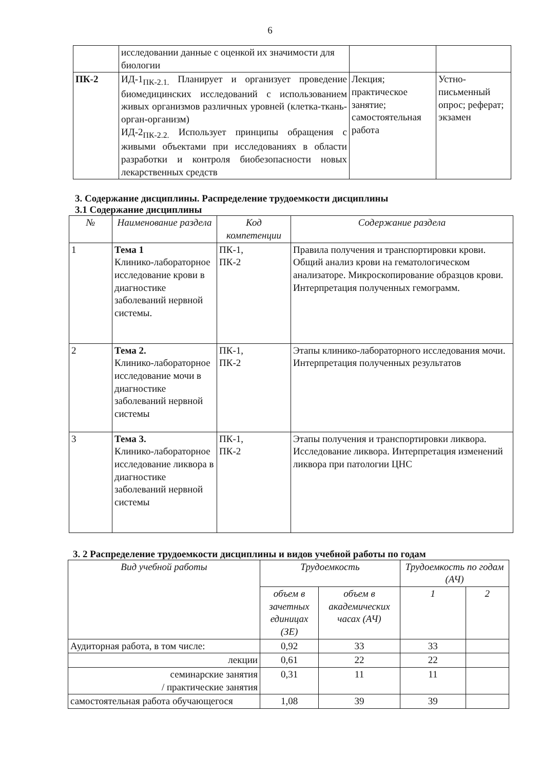6
| | исследовании данные с оценкой их значимости для биологии | | |
| ПК-2 | ИД-1<sub>ПК-2.1.</sub> Планирует и организует проведение биомедицинских исследований с использованием живых организмов различных уровней (клетка-ткань-орган-организм) ИД-2<sub>ПК-2.2.</sub> Использует принципы обращения с живыми объектами при исследованиях в области разработки и контроля биобезопасности новых лекарственных средств | Лекция; практическое занятие; самостоятельная работа | Устно-письменный опрос; реферат; экзамен |
3. Содержание дисциплины. Распределение трудоемкости дисциплины
3.1 Содержание дисциплины
| № | Наименование раздела | Код компетенции | Содержание раздела |
| --- | --- | --- | --- |
| 1 | Тема 1 Клинико-лабораторное исследование крови в диагностике заболеваний нервной системы. | ПК-1, ПК-2 | Правила получения и транспортировки крови. Общий анализ крови на гематологическом анализаторе. Микроскопирование образцов крови. Интерпретация полученных гемограмм. |
| 2 | Тема 2. Клинико-лабораторное исследование мочи в диагностике заболеваний нервной системы | ПК-1, ПК-2 | Этапы клинико-лабораторного исследования мочи. Интерпретация полученных результатов |
| 3 | Тема 3. Клинико-лабораторное исследование ликвора в диагностике заболеваний нервной системы | ПК-1, ПК-2 | Этапы получения и транспортировки ликвора. Исследование ликвора. Интерпретация изменений ликвора при патологии ЦНС |
3. 2 Распределение трудоемкости дисциплины и видов учебной работы по годам
| Вид учебной работы | Трудоемкость | | Трудоемкость по годам (АЧ) | |
| --- | --- | --- | --- | --- |
| | объем в зачетных единицах (ЗЕ) | объем в академических часах (АЧ) | | |
| | | | 1 | 2 |
| Аудиторная работа, в том числе: | 0,92 | 33 | 33 | |
| лекции | 0,61 | 22 | 22 | |
| семинарские занятия / практические занятия | 0,31 | 11 | 11 | |
| самостоятельная работа обучающегося | 1,08 | 39 | 39 | |